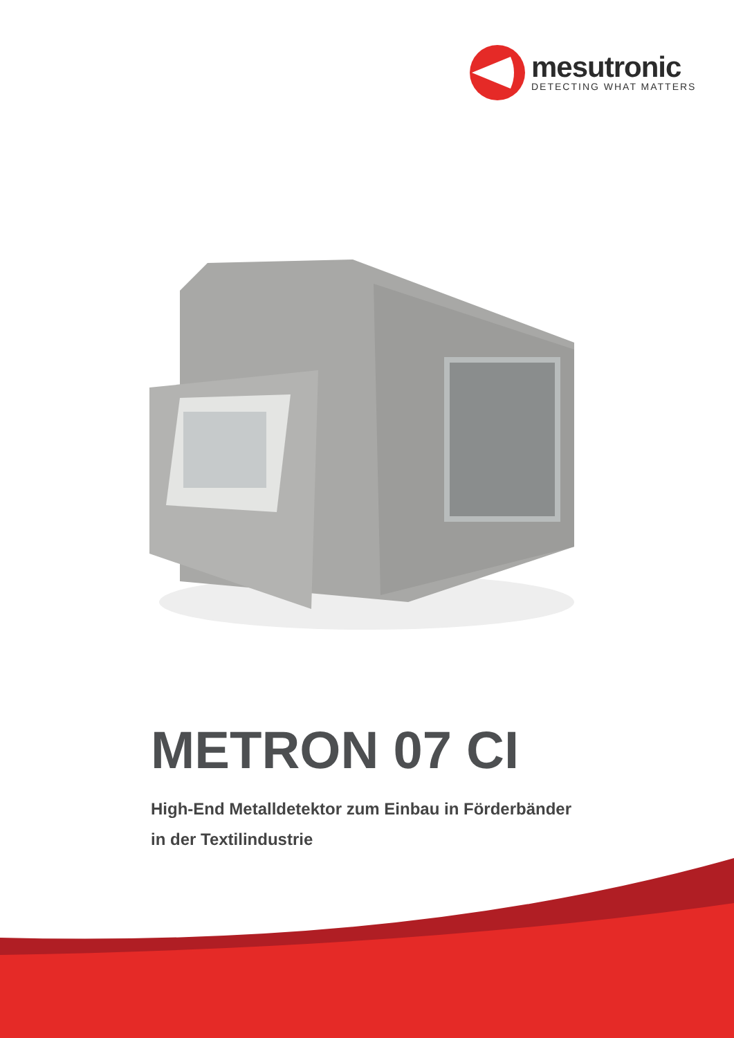mesutronic
DETECTING WHAT MATTERS
METRON 07 CI
High-End Metalldetektor zum Einbau in Förderbänder
in der Textilindustrie